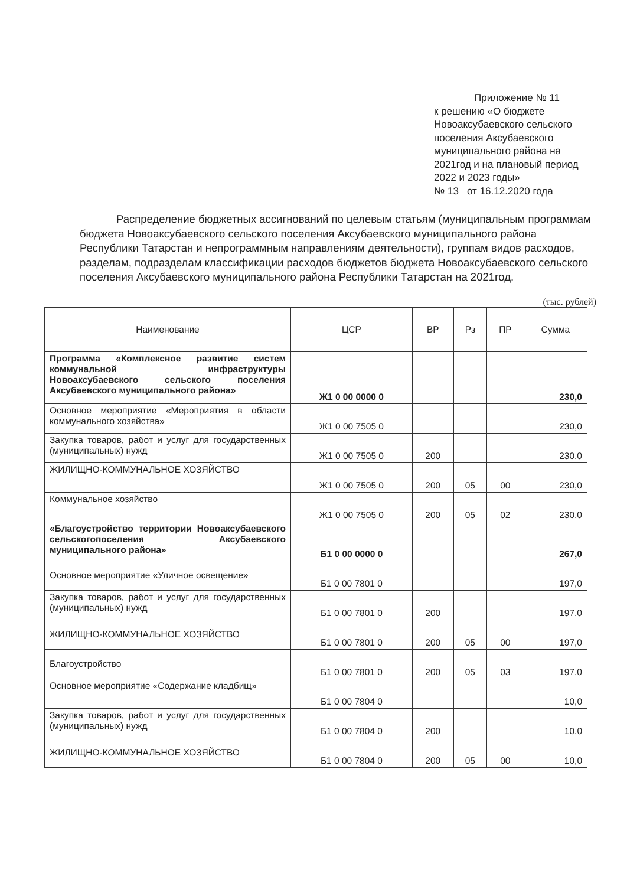Приложение № 11
к решению «О бюджете Новоаксубаевского сельского поселения Аксубаевского муниципального района на 2021год и на плановый период 2022 и 2023 годы»
№ 13 от 16.12.2020 года
Распределение бюджетных ассигнований по целевым статьям (муниципальным программам бюджета Новоаксубаевского сельского поселения Аксубаевского муниципального района Республики Татарстан и непрограммным направлениям деятельности), группам видов расходов, разделам, подразделам классификации расходов бюджетов бюджета Новоаксубаевского сельского поселения Аксубаевского муниципального района Республики Татарстан на 2021год.
(тыс. рублей)
| Наименование | ЦСР | ВР | Рз | ПР | Сумма |
| --- | --- | --- | --- | --- | --- |
| Программа «Комплексное развитие систем коммунальной инфраструктуры Новоаксубаевского сельского поселения Аксубаевского муниципального района» | Ж1 0 00 0000 0 | | | | 230,0 |
| Основное мероприятие «Мероприятия в области коммунального хозяйства» | Ж1 0 00 7505 0 | | | | 230,0 |
| Закупка товаров, работ и услуг для государственных (муниципальных) нужд | Ж1 0 00 7505 0 | 200 | | | 230,0 |
| ЖИЛИЩНО-КОММУНАЛЬНОЕ ХОЗЯЙСТВО | Ж1 0 00 7505 0 | 200 | 05 | 00 | 230,0 |
| Коммунальное хозяйство | Ж1 0 00 7505 0 | 200 | 05 | 02 | 230,0 |
| «Благоустройство территории Новоаксубаевского сельскогопоселения Аксубаевского муниципального района» | Б1 0 00 0000 0 | | | | 267,0 |
| Основное мероприятие «Уличное освещение» | Б1 0 00 7801 0 | | | | 197,0 |
| Закупка товаров, работ и услуг для государственных (муниципальных) нужд | Б1 0 00 7801 0 | 200 | | | 197,0 |
| ЖИЛИЩНО-КОММУНАЛЬНОЕ ХОЗЯЙСТВО | Б1 0 00 7801 0 | 200 | 05 | 00 | 197,0 |
| Благоустройство | Б1 0 00 7801 0 | 200 | 05 | 03 | 197,0 |
| Основное мероприятие «Содержание кладбищ» | Б1 0 00 7804 0 | | | | 10,0 |
| Закупка товаров, работ и услуг для государственных (муниципальных) нужд | Б1 0 00 7804 0 | 200 | | | 10,0 |
| ЖИЛИЩНО-КОММУНАЛЬНОЕ ХОЗЯЙСТВО | Б1 0 00 7804 0 | 200 | 05 | 00 | 10,0 |